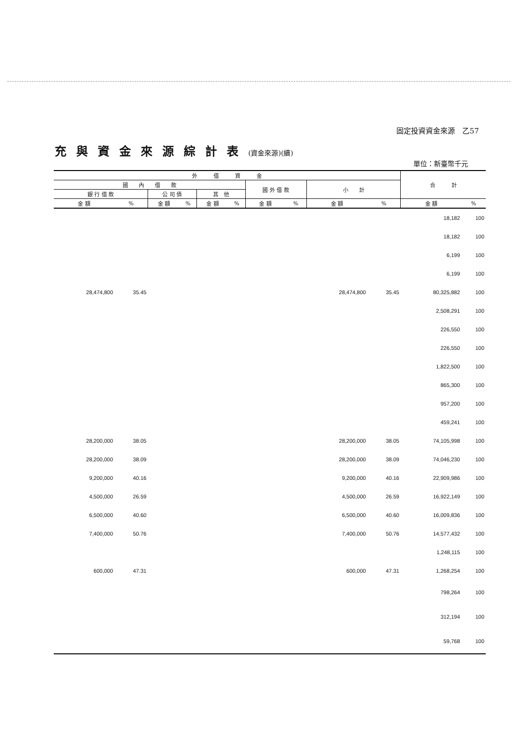固定投資資金來源　乙57
充與資金來源綜計表(資金來源)(續)
單位：新臺幣千元
| 外 借 資 金 | | | | | | | | | | 合 計 | |
| --- | --- | --- | --- | --- | --- | --- | --- | --- | --- | --- | --- |
| 國 內 借 款 | | | | | | 國 外 借 款 | | 小 計 | | | |
| 銀 行 借 款 | | 公 司 債 | | 其 他 | | | | | | | |
| 金 額 | % | 金 額 | % | 金 額 | % | 金 額 | % | 金 額 | % | 金 額 | % |
| | | | | | | | | | | 18,182 | 100 |
| | | | | | | | | | | 18,182 | 100 |
| | | | | | | | | | | 6,199 | 100 |
| | | | | | | | | | | 6,199 | 100 |
| 28,474,800 | 35.45 | | | | | | | 28,474,800 | 35.45 | 80,325,882 | 100 |
| | | | | | | | | | | 2,508,291 | 100 |
| | | | | | | | | | | 226,550 | 100 |
| | | | | | | | | | | 226,550 | 100 |
| | | | | | | | | | | 1,822,500 | 100 |
| | | | | | | | | | | 865,300 | 100 |
| | | | | | | | | | | 957,200 | 100 |
| | | | | | | | | | | 459,241 | 100 |
| 28,200,000 | 38.05 | | | | | | | 28,200,000 | 38.05 | 74,105,998 | 100 |
| 28,200,000 | 38.09 | | | | | | | 28,200,000 | 38.09 | 74,046,230 | 100 |
| 9,200,000 | 40.16 | | | | | | | 9,200,000 | 40.16 | 22,909,986 | 100 |
| 4,500,000 | 26.59 | | | | | | | 4,500,000 | 26.59 | 16,922,149 | 100 |
| 6,500,000 | 40.60 | | | | | | | 6,500,000 | 40.60 | 16,009,836 | 100 |
| 7,400,000 | 50.76 | | | | | | | 7,400,000 | 50.76 | 14,577,432 | 100 |
| | | | | | | | | | | 1,248,115 | 100 |
| 600,000 | 47.31 | | | | | | | 600,000 | 47.31 | 1,268,254 | 100 |
| | | | | | | | | | | 798,264 | 100 |
| | | | | | | | | | | 312,194 | 100 |
| | | | | | | | | | | 59,768 | 100 |